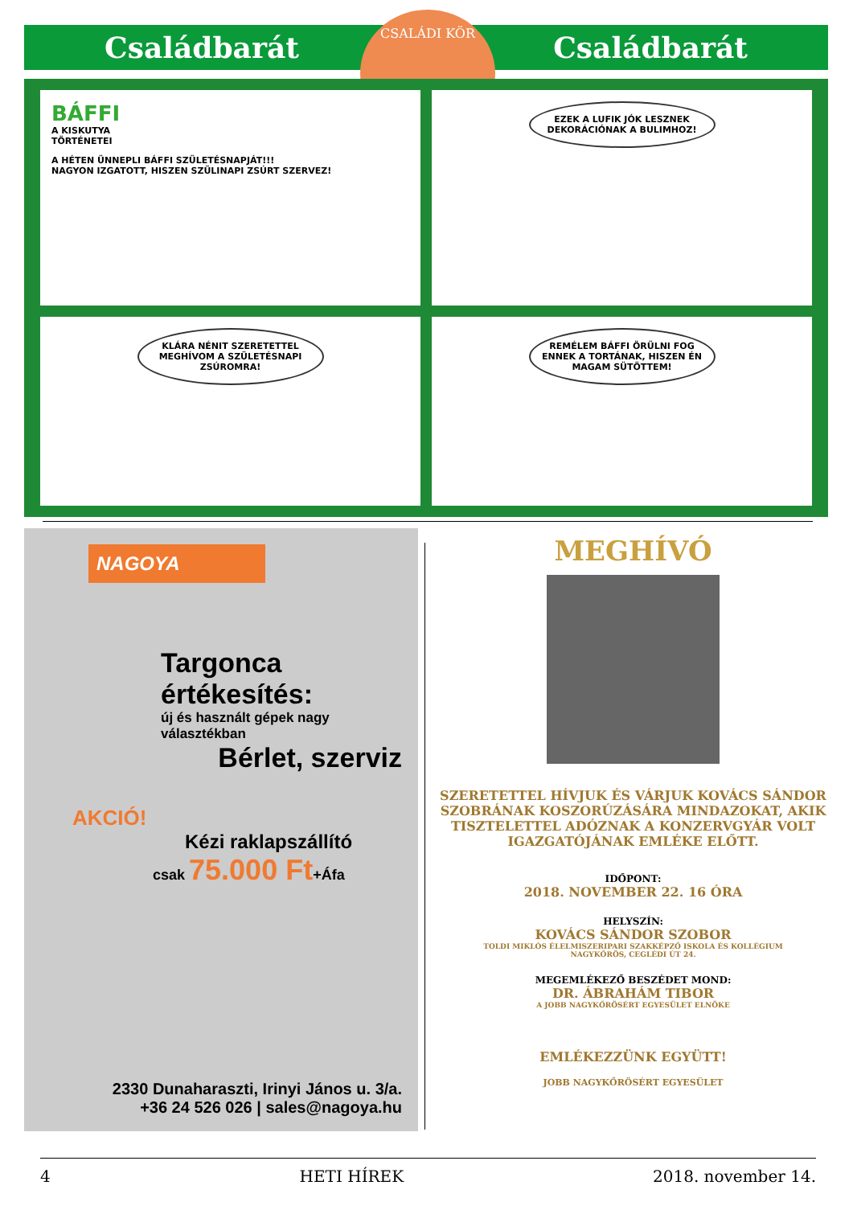Családbarát Családbarát
CSALÁDI KÖR
BÁFFI
A KISKUTYA
TÖRTÉNETEI
A HÉTEN ÜNNEPLI BÁFFI SZÜLETÉSNAPJÁT!!!
NAGYON IZGATOTT, HISZEN SZÜLINAPI ZSÚRT SZERVEZ!
EZEK A LUFIK JÓK LESZNEK DEKORÁCIÓNAK A BULIMHOZ!
KLÁRA NÉNIT SZERETETTEL MEGHÍVOM A SZÜLETÉSNAPI ZSÚROMRA!
REMÉLEM BÁFFI ÖRÜLNI FOG ENNEK A TORTÁNAK, HISZEN ÉN MAGAM SÜTÖTTEM!
NAGOYA
Targonca értékesítés:
új és használt gépek nagy választékban
Bérlet, szerviz
AKCIÓ!
Kézi raklapszállító
csak 75.000 Ft+Áfa
2330 Dunaharaszti, Irinyi János u. 3/a.
+36 24 526 026 | sales@nagoya.hu
MEGHÍVÓ
SZERETETTEL HÍVJUK ÉS VÁRJUK KOVÁCS SÁNDOR SZOBRÁNAK KOSZORÚZÁSÁRA MINDAZOKAT, AKIK TISZTELETTEL ADÓZNAK A KONZERVGYÁR VOLT IGAZGATÓJÁNAK EMLÉKE ELŐTT.
IDŐPONT:
2018. NOVEMBER 22. 16 ÓRA
HELYSZÍN:
KOVÁCS SÁNDOR SZOBOR
TOLDI MIKLÓS ÉLELMISZERIPARI SZAKKÉPZŐ ISKOLA ÉS KOLLÉGIUM
NAGYKŐRÖS, CEGLÉDI ÚT 24.
MEGEMLÉKEZŐ BESZÉDET MOND:
DR. ÁBRAHÁM TIBOR
A JOBB NAGYKŐRÖSÉRT EGYESÜLET ELNÖKE
EMLÉKEZZÜNK EGYÜTT!
JOBB NAGYKŐRÖSÉRT EGYESÜLET
4 HETI HÍREK 2018. november 14.